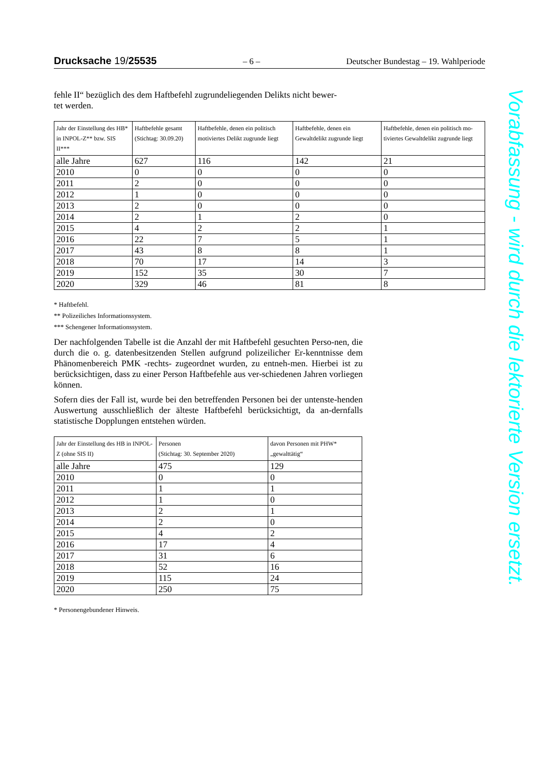Drucksache 19/25535 – 6 – Deutscher Bundestag – 19. Wahlperiode
fehle II“ bezüglich des dem Haftbefehl zugrundeliegenden Delikts nicht bewer-
tet werden.
| Jahr der Einstellung des HB* in INPOL-Z** bzw. SIS II*** | Haftbefehle gesamt (Stichtag: 30.09.20) | Haftbefehle, denen ein politisch motiviertes Delikt zugrunde liegt | Haftbefehle, denen ein Gewaltdelikt zugrunde liegt | Haftbefehle, denen ein politisch mo-tiviertes Gewaltdelikt zugrunde liegt |
| --- | --- | --- | --- | --- |
| alle Jahre | 627 | 116 | 142 | 21 |
| 2010 | 0 | 0 | 0 | 0 |
| 2011 | 2 | 0 | 0 | 0 |
| 2012 | 1 | 0 | 0 | 0 |
| 2013 | 2 | 0 | 0 | 0 |
| 2014 | 2 | 1 | 2 | 0 |
| 2015 | 4 | 2 | 2 | 1 |
| 2016 | 22 | 7 | 5 | 1 |
| 2017 | 43 | 8 | 8 | 1 |
| 2018 | 70 | 17 | 14 | 3 |
| 2019 | 152 | 35 | 30 | 7 |
| 2020 | 329 | 46 | 81 | 8 |
* Haftbefehl.
** Polizeiliches Informationssystem.
*** Schengener Informationssystem.
Der nachfolgenden Tabelle ist die Anzahl der mit Haftbefehl gesuchten Perso-nen, die durch die o. g. datenbesitzenden Stellen aufgrund polizeilicher Er-kenntnisse dem Phänomenbereich PMK -rechts- zugeordnet wurden, zu entneh-men. Hierbei ist zu berücksichtigen, dass zu einer Person Haftbefehle aus ver-schiedenen Jahren vorliegen können.
Sofern dies der Fall ist, wurde bei den betreffenden Personen bei der untenste-henden Auswertung ausschließlich der älteste Haftbefehl berücksichtigt, da an-dernfalls statistische Dopplungen entstehen würden.
| Jahr der Einstellung des HB in INPOL-Z (ohne SIS II) | Personen (Stichtag: 30. September 2020) | davon Personen mit PHW* „gewalttätig“ |
| --- | --- | --- |
| alle Jahre | 475 | 129 |
| 2010 | 0 | 0 |
| 2011 | 1 | 1 |
| 2012 | 1 | 0 |
| 2013 | 2 | 1 |
| 2014 | 2 | 0 |
| 2015 | 4 | 2 |
| 2016 | 17 | 4 |
| 2017 | 31 | 6 |
| 2018 | 52 | 16 |
| 2019 | 115 | 24 |
| 2020 | 250 | 75 |
* Personengebundener Hinweis.
Vorabfassung - wird durch die lektorierte Version ersetzt.